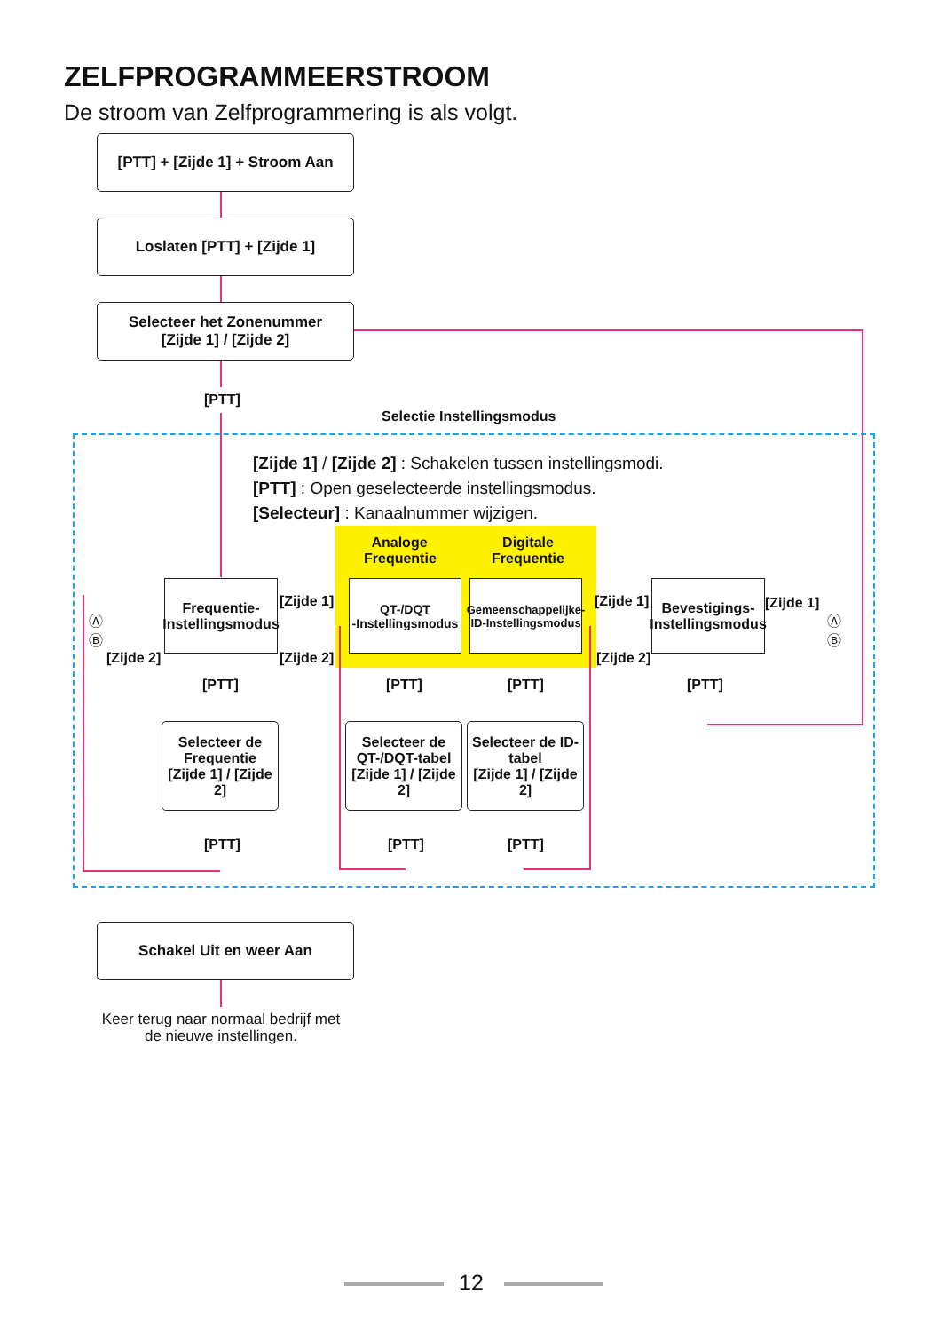ZELFPROGRAMMEERSTROOM
De stroom van Zelfprogrammering is als volgt.
[PTT] + [Zijde 1] + Stroom Aan
Loslaten [PTT] + [Zijde 1]
Selecteer het Zonenummer
[Zijde 1] / [Zijde 2]
[PTT]
Selectie Instellingsmodus
[Zijde 1] / [Zijde 2] : Schakelen tussen instellingsmodi.
[PTT] : Open geselecteerde instellingsmodus.
[Selecteur] : Kanaalnummer wijzigen.
Analoge Frequentie
Digitale Frequentie
Frequentie-
Instellingsmodus
QT-/DQT
-Instellingsmodus
Gemeenschappelijke-
ID-Instellingsmodus
Bevestigings-
Instellingsmodus
[Zijde 1]
[Zijde 2]
[Zijde 1]
[Zijde 2]
[Zijde 1]
[Zijde 2]
Ⓐ
Ⓑ
Ⓐ
Ⓑ
[PTT] [PTT] [PTT] [PTT]
Selecteer de Frequentie
[Zijde 1] / [Zijde 2]
Selecteer de QT-/DQT-tabel
[Zijde 1] / [Zijde 2]
Selecteer de ID-tabel
[Zijde 1] / [Zijde 2]
[PTT] [PTT] [PTT]
Schakel Uit en weer Aan
Keer terug naar normaal bedrijf met de nieuwe instellingen.
12